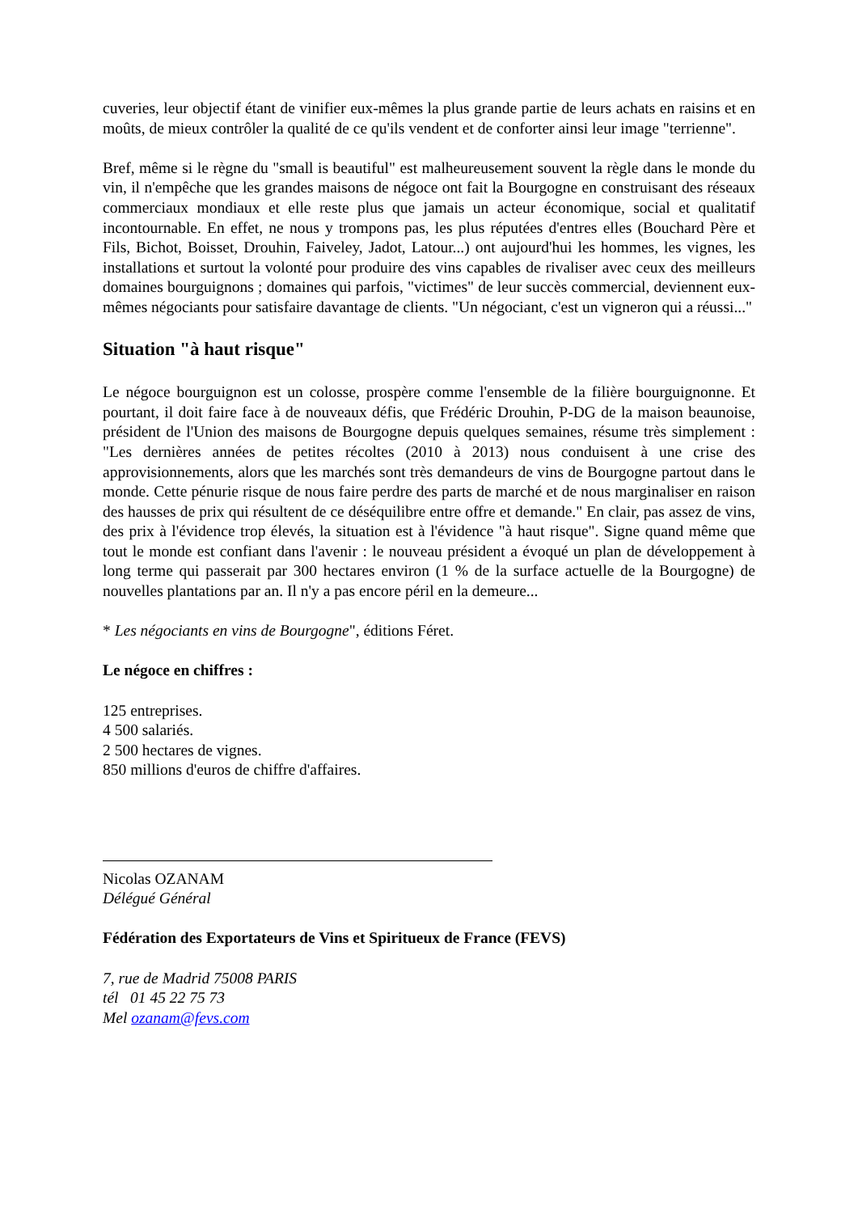cuveries, leur objectif étant de vinifier eux-mêmes la plus grande partie de leurs achats en raisins et en moûts, de mieux contrôler la qualité de ce qu'ils vendent et de conforter ainsi leur image "terrienne".
Bref, même si le règne du "small is beautiful" est malheureusement souvent la règle dans le monde du vin, il n'empêche que les grandes maisons de négoce ont fait la Bourgogne en construisant des réseaux commerciaux mondiaux et elle reste plus que jamais un acteur économique, social et qualitatif incontournable. En effet, ne nous y trompons pas, les plus réputées d'entres elles (Bouchard Père et Fils, Bichot, Boisset, Drouhin, Faiveley, Jadot, Latour...) ont aujourd'hui les hommes, les vignes, les installations et surtout la volonté pour produire des vins capables de rivaliser avec ceux des meilleurs domaines bourguignons ; domaines qui parfois, "victimes" de leur succès commercial, deviennent eux-mêmes négociants pour satisfaire davantage de clients. "Un négociant, c'est un vigneron qui a réussi..."
Situation "à haut risque"
Le négoce bourguignon est un colosse, prospère comme l'ensemble de la filière bourguignonne. Et pourtant, il doit faire face à de nouveaux défis, que Frédéric Drouhin, P-DG de la maison beaunoise, président de l'Union des maisons de Bourgogne depuis quelques semaines, résume très simplement : "Les dernières années de petites récoltes (2010 à 2013) nous conduisent à une crise des approvisionnements, alors que les marchés sont très demandeurs de vins de Bourgogne partout dans le monde. Cette pénurie risque de nous faire perdre des parts de marché et de nous marginaliser en raison des hausses de prix qui résultent de ce déséquilibre entre offre et demande." En clair, pas assez de vins, des prix à l'évidence trop élevés, la situation est à l'évidence "à haut risque". Signe quand même que tout le monde est confiant dans l'avenir : le nouveau président a évoqué un plan de développement à long terme qui passerait par 300 hectares environ (1 % de la surface actuelle de la Bourgogne) de nouvelles plantations par an. Il n'y a pas encore péril en la demeure...
* Les négociants en vins de Bourgogne", éditions Féret.
Le négoce en chiffres :
125 entreprises.
4 500 salariés.
2 500 hectares de vignes.
850 millions d'euros de chiffre d'affaires.
Nicolas OZANAM
Délégué Général
Fédération des Exportateurs de Vins et Spiritueux de France (FEVS)
7, rue de Madrid 75008 PARIS
tél 01 45 22 75 73
Mel ozanam@fevs.com